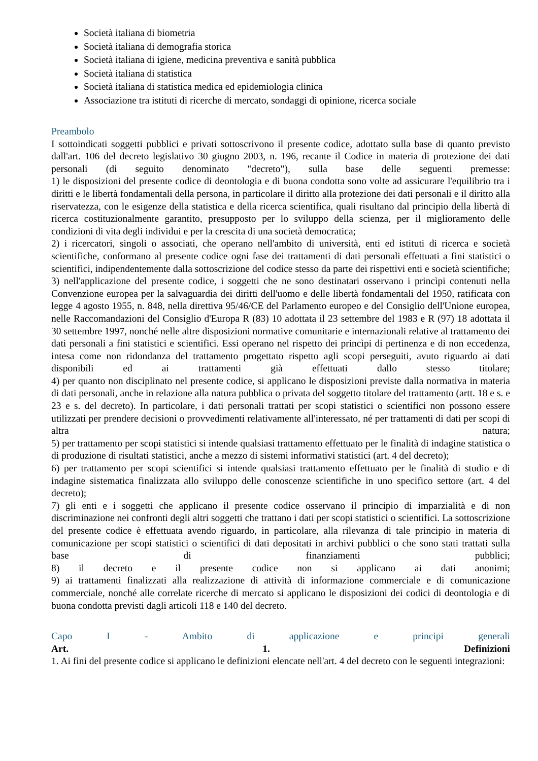Società italiana di biometria
Società italiana di demografia storica
Società italiana di igiene, medicina preventiva e sanità pubblica
Società italiana di statistica
Società italiana di statistica medica ed epidemiologia clinica
Associazione tra istituti di ricerche di mercato, sondaggi di opinione, ricerca sociale
Preambolo
I sottoindicati soggetti pubblici e privati sottoscrivono il presente codice, adottato sulla base di quanto previsto dall'art. 106 del decreto legislativo 30 giugno 2003, n. 196, recante il Codice in materia di protezione dei dati personali (di seguito denominato "decreto"), sulla base delle seguenti premesse:
1) le disposizioni del presente codice di deontologia e di buona condotta sono volte ad assicurare l'equilibrio tra i diritti e le libertà fondamentali della persona, in particolare il diritto alla protezione dei dati personali e il diritto alla riservatezza, con le esigenze della statistica e della ricerca scientifica, quali risultano dal principio della libertà di ricerca costituzionalmente garantito, presupposto per lo sviluppo della scienza, per il miglioramento delle condizioni di vita degli individui e per la crescita di una società democratica;
2) i ricercatori, singoli o associati, che operano nell'ambito di università, enti ed istituti di ricerca e società scientifiche, conformano al presente codice ogni fase dei trattamenti di dati personali effettuati a fini statistici o scientifici, indipendentemente dalla sottoscrizione del codice stesso da parte dei rispettivi enti e società scientifiche;
3) nell'applicazione del presente codice, i soggetti che ne sono destinatari osservano i princìpi contenuti nella Convenzione europea per la salvaguardia dei diritti dell'uomo e delle libertà fondamentali del 1950, ratificata con legge 4 agosto 1955, n. 848, nella direttiva 95/46/CE del Parlamento europeo e del Consiglio dell'Unione europea, nelle Raccomandazioni del Consiglio d'Europa R (83) 10 adottata il 23 settembre del 1983 e R (97) 18 adottata il 30 settembre 1997, nonché nelle altre disposizioni normative comunitarie e internazionali relative al trattamento dei dati personali a fini statistici e scientifici. Essi operano nel rispetto dei princìpi di pertinenza e di non eccedenza, intesa come non ridondanza del trattamento progettato rispetto agli scopi perseguiti, avuto riguardo ai dati disponibili ed ai trattamenti già effettuati dallo stesso titolare;
4) per quanto non disciplinato nel presente codice, si applicano le disposizioni previste dalla normativa in materia di dati personali, anche in relazione alla natura pubblica o privata del soggetto titolare del trattamento (artt. 18 e s. e 23 e s. del decreto). In particolare, i dati personali trattati per scopi statistici o scientifici non possono essere utilizzati per prendere decisioni o provvedimenti relativamente all'interessato, né per trattamenti di dati per scopi di altra natura;
5) per trattamento per scopi statistici si intende qualsiasi trattamento effettuato per le finalità di indagine statistica o di produzione di risultati statistici, anche a mezzo di sistemi informativi statistici (art. 4 del decreto);
6) per trattamento per scopi scientifici si intende qualsiasi trattamento effettuato per le finalità di studio e di indagine sistematica finalizzata allo sviluppo delle conoscenze scientifiche in uno specifico settore (art. 4 del decreto);
7) gli enti e i soggetti che applicano il presente codice osservano il principio di imparzialità e di non discriminazione nei confronti degli altri soggetti che trattano i dati per scopi statistici o scientifici. La sottoscrizione del presente codice è effettuata avendo riguardo, in particolare, alla rilevanza di tale principio in materia di comunicazione per scopi statistici o scientifici di dati depositati in archivi pubblici o che sono stati trattati sulla base di finanziamenti pubblici;
8) il decreto e il presente codice non si applicano ai dati anonimi;
9) ai trattamenti finalizzati alla realizzazione di attività di informazione commerciale e di comunicazione commerciale, nonché alle correlate ricerche di mercato si applicano le disposizioni dei codici di deontologia e di buona condotta previsti dagli articoli 118 e 140 del decreto.
Capo I - Ambito di applicazione e principi generali
Art. 1. Definizioni
1. Ai fini del presente codice si applicano le definizioni elencate nell'art. 4 del decreto con le seguenti integrazioni: